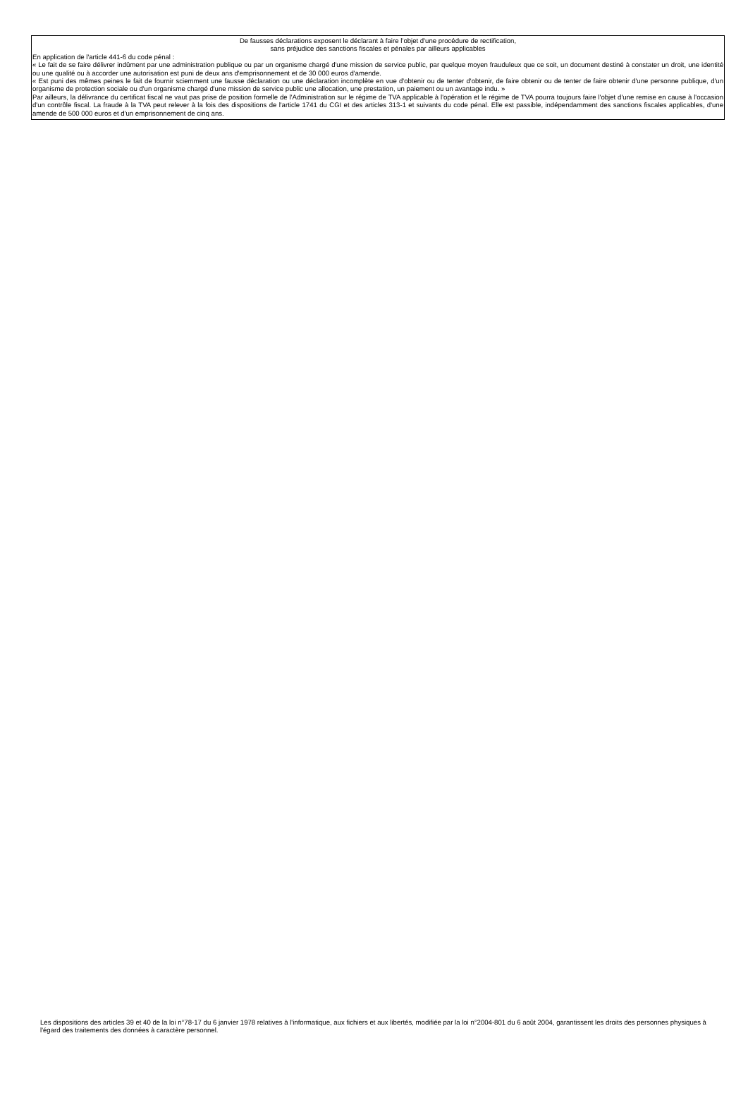De fausses déclarations exposent le déclarant à faire l’objet d'une procédure de rectification,
sans préjudice des sanctions fiscales et pénales par ailleurs applicables
En application de l'article 441-6 du code pénal :
« Le fait de se faire délivrer indûment par une administration publique ou par un organisme chargé d'une mission de service public, par quelque moyen frauduleux que ce soit, un document destiné à constater un droit, une identité ou une qualité ou à accorder une autorisation est puni de deux ans d'emprisonnement et de 30 000 euros d'amende.
« Est puni des mêmes peines le fait de fournir sciemment une fausse déclaration ou une déclaration incomplète en vue d'obtenir ou de tenter d'obtenir, de faire obtenir ou de tenter de faire obtenir d'une personne publique, d'un organisme de protection sociale ou d'un organisme chargé d'une mission de service public une allocation, une prestation, un paiement ou un avantage indu. »
Par ailleurs, la délivrance du certificat fiscal ne vaut pas prise de position formelle de l'Administration sur le régime de TVA applicable à l'opération et le régime de TVA pourra toujours faire l'objet d'une remise en cause à l'occasion d'un contrôle fiscal. La fraude à la TVA peut relever à la fois des dispositions de l'article 1741 du CGI et des articles 313-1 et suivants du code pénal. Elle est passible, indépendamment des sanctions fiscales applicables, d'une amende de 500 000 euros et d'un emprisonnement de cinq ans.
Les dispositions des articles 39 et 40 de la loi n°78-17 du 6 janvier 1978 relatives à l'informatique, aux fichiers et aux libertés, modifiée par la loi n°2004-801 du 6 août 2004, garantissent les droits des personnes physiques à l'égard des traitements des données à caractère personnel.